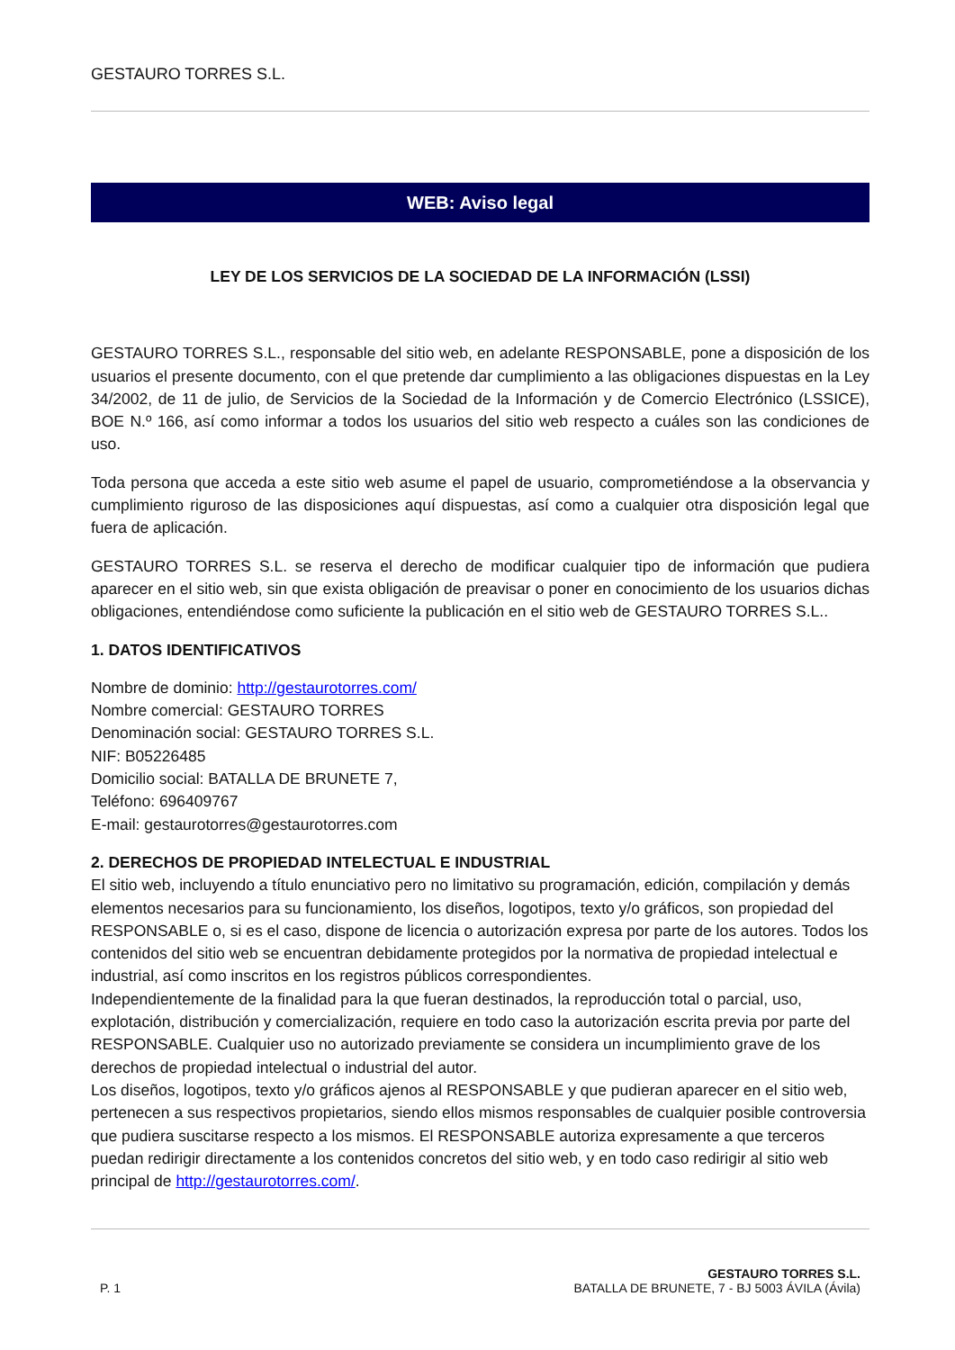GESTAURO TORRES S.L.
WEB: Aviso legal
LEY DE LOS SERVICIOS DE LA SOCIEDAD DE LA INFORMACIÓN (LSSI)
GESTAURO TORRES S.L., responsable del sitio web, en adelante RESPONSABLE, pone a disposición de los usuarios el presente documento, con el que pretende dar cumplimiento a las obligaciones dispuestas en la Ley 34/2002, de 11 de julio, de Servicios de la Sociedad de la Información y de Comercio Electrónico (LSSICE), BOE N.º 166, así como informar a todos los usuarios del sitio web respecto a cuáles son las condiciones de uso.
Toda persona que acceda a este sitio web asume el papel de usuario, comprometiéndose a la observancia y cumplimiento riguroso de las disposiciones aquí dispuestas, así como a cualquier otra disposición legal que fuera de aplicación.
GESTAURO TORRES S.L. se reserva el derecho de modificar cualquier tipo de información que pudiera aparecer en el sitio web, sin que exista obligación de preavisar o poner en conocimiento de los usuarios dichas obligaciones, entendiéndose como suficiente la publicación en el sitio web de GESTAURO TORRES S.L..
1. DATOS IDENTIFICATIVOS
Nombre de dominio: http://gestaurotorres.com/
Nombre comercial: GESTAURO TORRES
Denominación social: GESTAURO TORRES S.L.
NIF: B05226485
Domicilio social: BATALLA DE BRUNETE 7,
Teléfono: 696409767
E-mail: gestaurotorres@gestaurotorres.com
2. DERECHOS DE PROPIEDAD INTELECTUAL E INDUSTRIAL
El sitio web, incluyendo a título enunciativo pero no limitativo su programación, edición, compilación y demás elementos necesarios para su funcionamiento, los diseños, logotipos, texto y/o gráficos, son propiedad del RESPONSABLE o, si es el caso, dispone de licencia o autorización expresa por parte de los autores. Todos los contenidos del sitio web se encuentran debidamente protegidos por la normativa de propiedad intelectual e industrial, así como inscritos en los registros públicos correspondientes.
Independientemente de la finalidad para la que fueran destinados, la reproducción total o parcial, uso, explotación, distribución y comercialización, requiere en todo caso la autorización escrita previa por parte del RESPONSABLE. Cualquier uso no autorizado previamente se considera un incumplimiento grave de los derechos de propiedad intelectual o industrial del autor.
Los diseños, logotipos, texto y/o gráficos ajenos al RESPONSABLE y que pudieran aparecer en el sitio web, pertenecen a sus respectivos propietarios, siendo ellos mismos responsables de cualquier posible controversia que pudiera suscitarse respecto a los mismos. El RESPONSABLE autoriza expresamente a que terceros puedan redirigir directamente a los contenidos concretos del sitio web, y en todo caso redirigir al sitio web principal de http://gestaurotorres.com/.
P. 1
GESTAURO TORRES S.L.
BATALLA DE BRUNETE, 7 - BJ 5003 ÁVILA (Ávila)